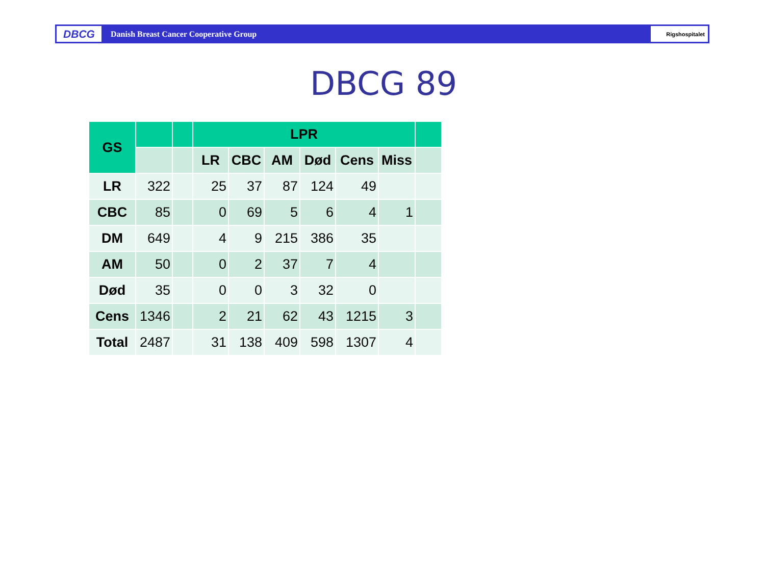DBCG
Danish Breast Cancer Cooperative Group
Rigshospitalet
DBCG 89
| GS | | | LPR | | | | | | |
| | | | LR | CBC | AM | Død | Cens | Miss | |
| LR | 322 | | 25 | 37 | 87 | 124 | 49 | | |
| CBC | 85 | | 0 | 69 | 5 | 6 | 4 | 1 | |
| DM | 649 | | 4 | 9 | 215 | 386 | 35 | | |
| AM | 50 | | 0 | 2 | 37 | 7 | 4 | | |
| Død | 35 | | 0 | 0 | 3 | 32 | 0 | | |
| Cens | 1346 | | 2 | 21 | 62 | 43 | 1215 | 3 | |
| Total | 2487 | | 31 | 138 | 409 | 598 | 1307 | 4 | |